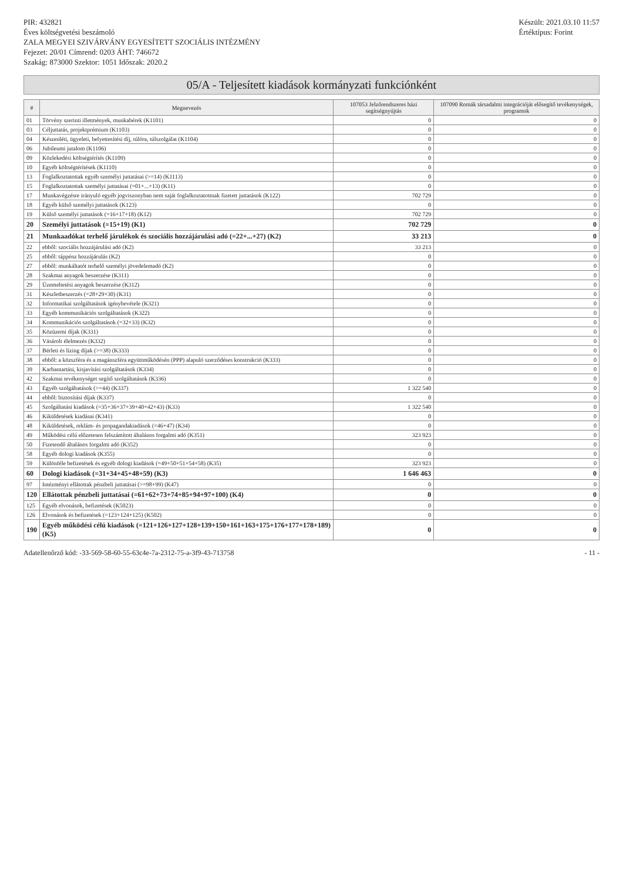PIR: 432821
Éves költségvetési beszámoló
ZALA MEGYEI SZIVÁRVÁNY EGYESÍTETT SZOCIÁLIS INTÉZMÉNY
Fejezet: 20/01 Címrend: 0203 ÁHT: 746672
Szakág: 873000 Szektor: 1051 Időszak: 2020.2
Készült: 2021.03.10 11:57
Értéktípus: Forint
05/A - Teljesített kiadások kormányzati funkciónként
| # | Megnevezés | 107053 Jelzőrendszeres házi segítségnyújtás | 107090 Romák társadalmi integrációját elősegítő tevékenységek, programok |
| --- | --- | --- | --- |
| 01 | Törvény szerinti illetmények, munkabérek (K1101) | 0 | 0 |
| 03 | Céljuttatás, projektprémium (K1103) | 0 | 0 |
| 04 | Készenléti, ügyeleti, helyettesítési díj, túlóra, túlszolgálat (K1104) | 0 | 0 |
| 06 | Jubileumi jutalom (K1106) | 0 | 0 |
| 09 | Közlekedési költségtérítés (K1109) | 0 | 0 |
| 10 | Egyéb költségtérítések (K1110) | 0 | 0 |
| 13 | Foglalkoztatottak egyéb személyi juttatásai (>=14) (K1113) | 0 | 0 |
| 15 | Foglalkoztatottak személyi juttatásai (=01+...+13) (K11) | 0 | 0 |
| 17 | Munkavégzésre irányuló egyéb jogviszonyban nem saját foglalkoztatottnak fizetett juttatások (K122) | 702 729 | 0 |
| 18 | Egyéb külső személyi juttatások (K123) | 0 | 0 |
| 19 | Külső személyi juttatások (=16+17+18) (K12) | 702 729 | 0 |
| 20 | Személyi juttatások (=15+19) (K1) | 702 729 | 0 |
| 21 | Munkaadókat terhelő járulékok és szociális hozzájárulási adó (=22+...+27) (K2) | 33 213 | 0 |
| 22 | ebből: szociális hozzájárulási adó (K2) | 33 213 | 0 |
| 25 | ebből: táppénz hozzájárulás (K2) | 0 | 0 |
| 27 | ebből: munkáltatót terhelő személyi jövedelemadó (K2) | 0 | 0 |
| 28 | Szakmai anyagok beszerzése (K311) | 0 | 0 |
| 29 | Üzemeltetési anyagok beszerzése (K312) | 0 | 0 |
| 31 | Készletbeszerzés (=28+29+30) (K31) | 0 | 0 |
| 32 | Informatikai szolgáltatások igénybevétele (K321) | 0 | 0 |
| 33 | Egyéb kommunikációs szolgáltatások (K322) | 0 | 0 |
| 34 | Kommunikációs szolgáltatások (=32+33) (K32) | 0 | 0 |
| 35 | Közüzemi díjak (K331) | 0 | 0 |
| 36 | Vásárolt élelmezés (K332) | 0 | 0 |
| 37 | Bérleti és lízing díjak (>=38) (K333) | 0 | 0 |
| 38 | ebből: a közszféra és a magánszféra együttműködésén (PPP) alapuló szerződéses konstrukció (K333) | 0 | 0 |
| 39 | Karbantartási, kisjavítási szolgáltatások (K334) | 0 | 0 |
| 42 | Szakmai tevékenységet segítő szolgáltatások (K336) | 0 | 0 |
| 43 | Egyéb szolgáltatások (>=44) (K337) | 1 322 540 | 0 |
| 44 | ebből: biztosítási díjak (K337) | 0 | 0 |
| 45 | Szolgáltatási kiadások (=35+36+37+39+40+42+43) (K33) | 1 322 540 | 0 |
| 46 | Kiküldetések kiadásai (K341) | 0 | 0 |
| 48 | Kiküldetések, reklám- és propagandakiadások (=46+47) (K34) | 0 | 0 |
| 49 | Működési célú előzetesen felszámított általános forgalmi adó (K351) | 323 923 | 0 |
| 50 | Fizetendő általános forgalmi adó (K352) | 0 | 0 |
| 58 | Egyéb dologi kiadások (K355) | 0 | 0 |
| 59 | Különféle befizetések és egyéb dologi kiadások (=49+50+51+54+58) (K35) | 323 923 | 0 |
| 60 | Dologi kiadások (=31+34+45+48+59) (K3) | 1 646 463 | 0 |
| 97 | Intézményi ellátottak pénzbeli juttatásai (>=98+99) (K47) | 0 | 0 |
| 120 | Ellátottak pénzbeli juttatásai (=61+62+73+74+85+94+97+100) (K4) | 0 | 0 |
| 125 | Egyéb elvonások, befizetések (K5023) | 0 | 0 |
| 126 | Elvonások és befizetések (=123+124+125) (K502) | 0 | 0 |
| 190 | Egyéb működési célú kiadások (=121+126+127+128+139+150+161+163+175+176+177+178+189) (K5) | 0 | 0 |
Adatellenőrző kód: -33-569-58-60-55-63c4e-7a-2312-75-a-3f9-43-713758
- 11 -